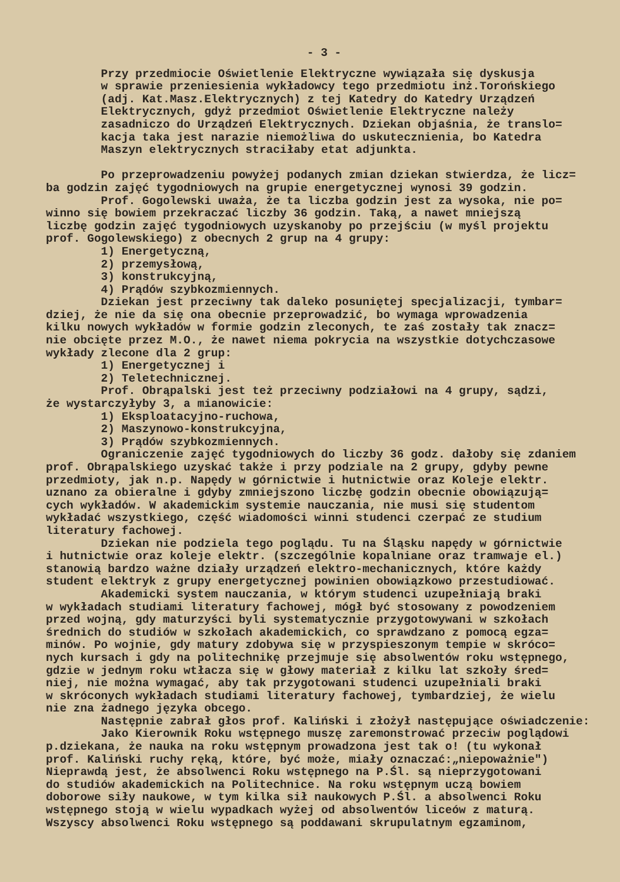- 3 -
Przy przedmiocie Oświetlenie Elektryczne wywiązała się dyskusja w sprawie przeniesienia wykładowcy tego przedmiotu inż.Torońskiego (adj. Kat.Masz.Elektrycznych) z tej Katedry do Katedry Urządzeń Elektrycznych, gdyż przedmiot Oświetlenie Elektryczne należy zasadniczo do Urządzeń Elektrycznych. Dziekan objaśnia, że translo= kacja taka jest narazie niemożliwa do uskutecznienia, bo Katedra Maszyn elektrycznych straciłaby etat adjunkta. Po przeprowadzeniu powyżej podanych zmian dziekan stwierdza, że licz= ba godzin zajęć tygodniowych na grupie energetycznej wynosi 39 godzin. Prof. Gogolewski uważa, że ta liczba godzin jest za wysoka, nie po= winno się bowiem przekraczać liczby 36 godzin. Taką, a nawet mniejszą liczbę godzin zajęć tygodniowych uzyskanoby po przejściu (w myśl projektu prof. Gogolewskiego) z obecnych 2 grup na 4 grupy: 1) Energetyczną, 2) przemysłową, 3) konstrukcyjną, 4) Prądów szybkozmiennych. Dziekan jest przeciwny tak daleko posuniętej specjalizacji, tymbar= dziej, że nie da się ona obecnie przeprowadzić, bo wymaga wprowadzenia kilku nowych wykładów w formie godzin zleconych, te zaś zostały tak znacz= nie obcięte przez M.O., że nawet niema pokrycia na wszystkie dotychczasowe wykłady zlecone dla 2 grup: 1) Energetycznej i 2) Teletechnicznej. Prof. Obrąpalski jest też przeciwny podziałowi na 4 grupy, sądzi, że wystarczyłyby 3, a mianowicie: 1) Eksploatacyjno-ruchowa, 2) Maszynowo-konstrukcyjna, 3) Prądów szybkozmiennych. Ograniczenie zajęć tygodniowych do liczby 36 godz. dałoby się zdaniem prof. Obrąpalskiego uzyskać także i przy podziale na 2 grupy, gdyby pewne przedmioty, jak n.p. Napędy w górnictwie i hutnictwie oraz Koleje elektr. uznano za obieralne i gdyby zmniejszono liczbę godzin obecnie obowiązują= cych wykładów. W akademickim systemie nauczania, nie musi się studentom wykładać wszystkiego, część wiadomości winni studenci czerpać ze studium literatury fachowej. Dziekan nie podziela tego poglądu. Tu na Śląsku napędy w górnictwie i hutnictwie oraz koleje elektr. (szczególnie kopalniane oraz tramwaje el.) stanowią bardzo ważne działy urządzeń elektro-mechanicznych, które każdy student elektryk z grupy energetycznej powinien obowiązkowo przestudiować. Akademicki system nauczania, w którym studenci uzupełniają braki w wykładach studiami literatury fachowej, mógł być stosowany z powodzeniem przed wojną, gdy maturzyści byli systematycznie przygotowywani w szkołach średnich do studiów w szkołach akademickich, co sprawdzano z pomocą egza= minów. Po wojnie, gdy matury zdobywa się w przyspieszonym tempie w skróco= nych kursach i gdy na politechnikę przejmuje się absolwentów roku wstępnego, gdzie w jednym roku wtłacza się w głowy materiał z kilku lat szkoły śred= niej, nie można wymagać, aby tak przygotowani studenci uzupełniali braki w skróconych wykładach studiami literatury fachowej, tymbardziej, że wielu nie zna żadnego języka obcego. Następnie zabrał głos prof. Kaliński i złożył następujące oświadczenie: Jako Kierownik Roku wstępnego muszę zaremonstrować przeciw poglądowi p.dziekana, że nauka na roku wstępnym prowadzona jest tak o! (tu wykonał prof. Kaliński ruchy ręką, które, być może, miały oznaczać:„niepoważnie") Nieprawdą jest, że absolwenci Roku wstępnego na P.Śl. są nieprzygotowani do studiów akademickich na Politechnice. Na roku wstępnym uczą bowiem doborowe siły naukowe, w tym kilka sił naukowych P.Śl. a absolwenci Roku wstępnego stoją w wielu wypadkach wyżej od absolwentów liceów z maturą. Wszyscy absolwenci Roku wstępnego są poddawani skrupulatnym egzaminom,